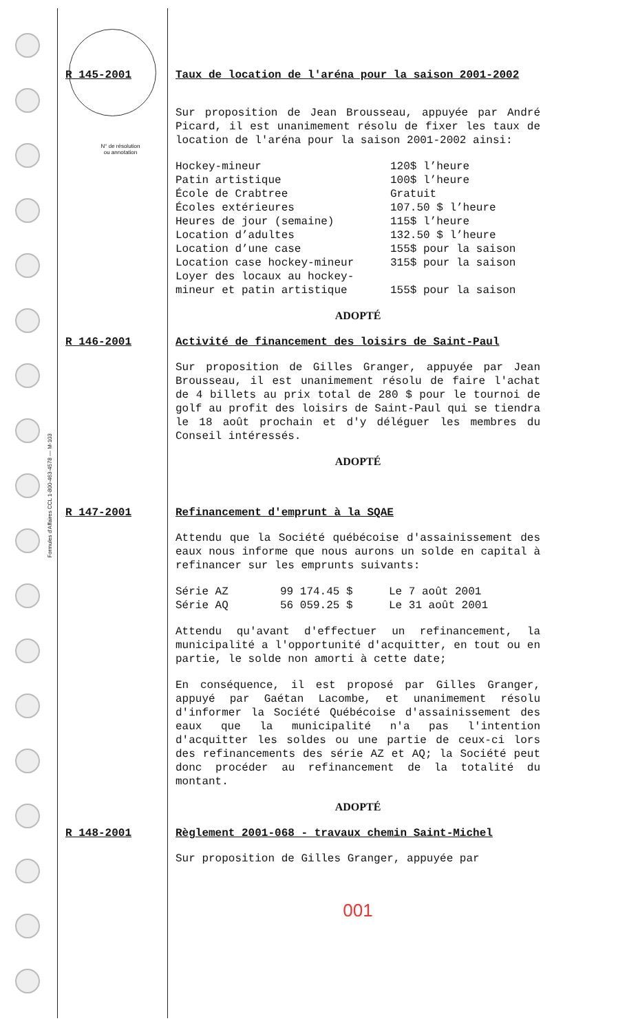Formules d'Affaires CCL 1-800-463-4578 — M-103
R 145-2001
N° de résolution
ou annotation
Taux de location de l'aréna pour la saison 2001-2002
Sur proposition de Jean Brousseau, appuyée par André Picard, il est unanimement résolu de fixer les taux de location de l'aréna pour la saison 2001-2002 ainsi:
| Hockey-mineur | 120$ l’heure |
| Patin artistique | 100$ l’heure |
| École de Crabtree | Gratuit |
| Écoles extérieures | 107.50 $ l’heure |
| Heures de jour (semaine) | 115$ l’heure |
| Location d’adultes | 132.50 $ l’heure |
| Location d’une case | 155$ pour la saison |
| Location case hockey-mineur | 315$ pour la saison |
| Loyer des locaux au hockey- mineur et patin artistique | 155$ pour la saison |
ADOPTÉ
R 146-2001 Activité de financement des loisirs de Saint-Paul
Sur proposition de Gilles Granger, appuyée par Jean Brousseau, il est unanimement résolu de faire l'achat de 4 billets au prix total de 280 $ pour le tournoi de golf au profit des loisirs de Saint-Paul qui se tiendra le 18 août prochain et d'y déléguer les membres du Conseil intéressés.
ADOPTÉ
R 147-2001 Refinancement d'emprunt à la SQAE
Attendu que la Société québécoise d'assainissement des eaux nous informe que nous aurons un solde en capital à refinancer sur les emprunts suivants:
| Série AZ | 99 174.45 $ | Le 7 août 2001 |
| Série AQ | 56 059.25 $ | Le 31 août 2001 |
Attendu qu'avant d'effectuer un refinancement, la municipalité a l'opportunité d'acquitter, en tout ou en partie, le solde non amorti à cette date;
En conséquence, il est proposé par Gilles Granger, appuyé par Gaétan Lacombe, et unanimement résolu d'informer la Société Québécoise d'assainissement des eaux que la municipalité n'a pas l'intention d'acquitter les soldes ou une partie de ceux-ci lors des refinancements des série AZ et AQ; la Société peut donc procéder au refinancement de la totalité du montant.
ADOPTÉ
R 148-2001 Règlement 2001-068 - travaux chemin Saint-Michel
Sur proposition de Gilles Granger, appuyée par
001